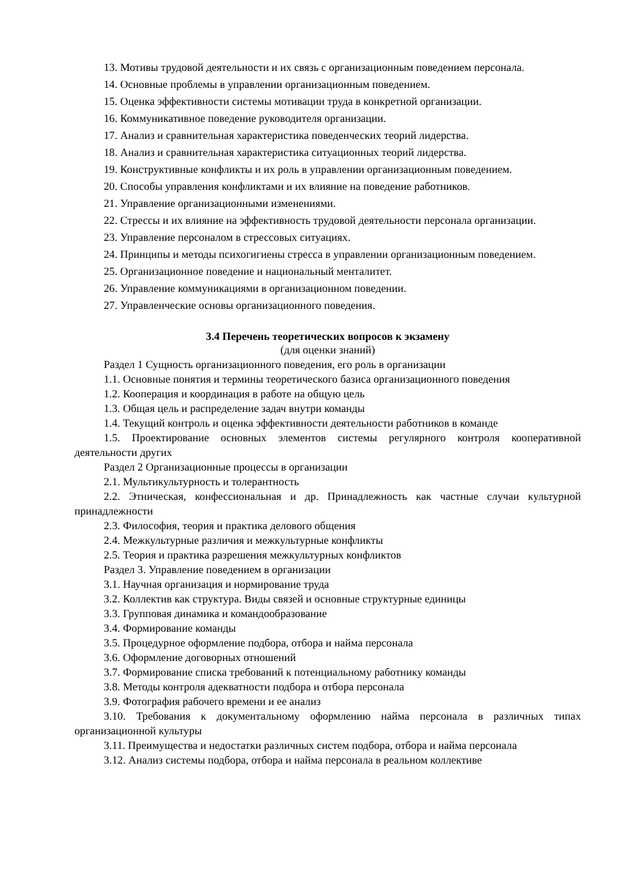13. Мотивы трудовой деятельности и их связь с организационным поведением персонала.
14. Основные проблемы в управлении организационным поведением.
15. Оценка эффективности системы мотивации труда в конкретной организации.
16. Коммуникативное поведение руководителя организации.
17. Анализ и сравнительная характеристика поведенческих теорий лидерства.
18. Анализ и сравнительная характеристика ситуационных теорий лидерства.
19. Конструктивные конфликты и их роль в управлении организационным поведением.
20. Способы управления конфликтами и их влияние на поведение работников.
21. Управление организационными изменениями.
22. Стрессы и их влияние на эффективность трудовой деятельности персонала организации.
23. Управление персоналом в стрессовых ситуациях.
24. Принципы и методы психогигиены стресса в управлении организационным поведением.
25. Организационное поведение и национальный менталитет.
26. Управление коммуникациями в организационном поведении.
27. Управленческие основы организационного поведения.
3.4 Перечень теоретических вопросов к экзамену
(для оценки знаний)
Раздел 1 Сущность организационного поведения, его роль в организации
1.1. Основные понятия и термины теоретического базиса организационного поведения
1.2. Кооперация и координация в работе на общую цель
1.3. Общая цель и распределение задач внутри команды
1.4. Текущий контроль и оценка эффективности деятельности работников в команде
1.5. Проектирование основных элементов системы регулярного контроля кооперативной деятельности других
Раздел 2 Организационные процессы в организации
2.1. Мультикультурность и толерантность
2.2. Этническая, конфессиональная и др. Принадлежность как частные случаи культурной принадлежности
2.3. Философия, теория и практика делового общения
2.4. Межкультурные различия и межкультурные конфликты
2.5. Теория и практика разрешения межкультурных конфликтов
Раздел 3. Управление поведением в организации
3.1. Научная организация и нормирование труда
3.2. Коллектив как структура. Виды связей и основные структурные единицы
3.3. Групповая динамика и командообразование
3.4. Формирование команды
3.5. Процедурное оформление подбора, отбора и найма персонала
3.6. Оформление договорных отношений
3.7. Формирование списка требований к потенциальному работнику команды
3.8. Методы контроля адекватности подбора и отбора персонала
3.9. Фотография рабочего времени и ее анализ
3.10. Требования к документальному оформлению найма персонала в различных типах организационной культуры
3.11. Преимущества и недостатки различных систем подбора, отбора и найма персонала
3.12. Анализ системы подбора, отбора и найма персонала в реальном коллективе